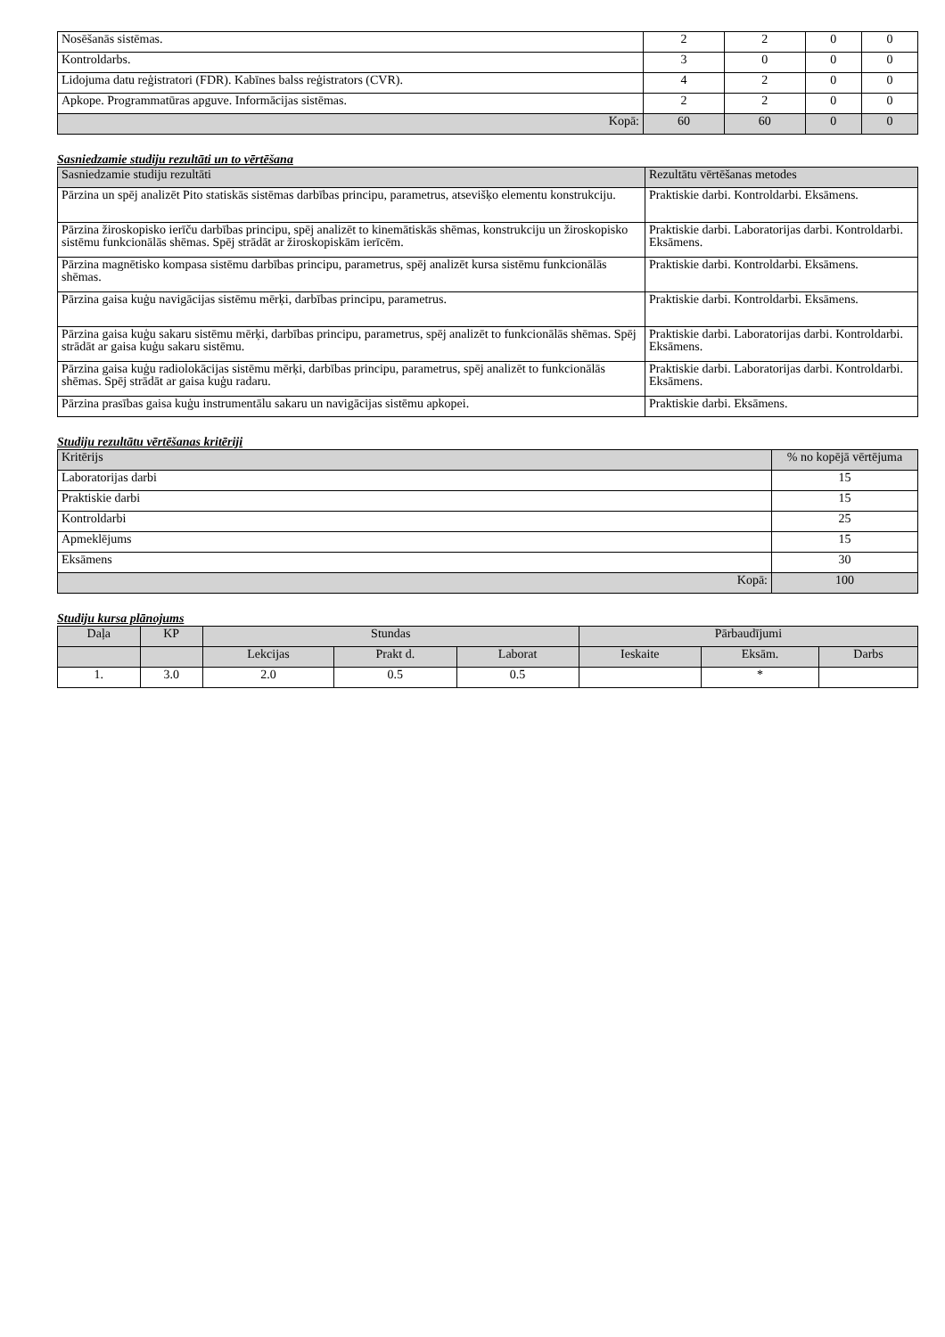| Nosēšanās sistēmas. | 2 | 2 | 0 | 0 |
| Kontroldarbs. | 3 | 0 | 0 | 0 |
| Lidojuma datu reģistratori (FDR). Kabīnes balss reģistrators (CVR). | 4 | 2 | 0 | 0 |
| Apkope. Programmatūras apguve. Informācijas sistēmas. | 2 | 2 | 0 | 0 |
| Kopā: | 60 | 60 | 0 | 0 |
Sasniedzamie studiju rezultāti un to vērtēšana
| Sasniedzamie studiju rezultāti | Rezultātu vērtēšanas metodes |
| --- | --- |
| Pārzina un spēj analizēt Pito statiskās sistēmas darbības principu, parametrus, atsevišķo elementu konstrukciju. | Praktiskie darbi. Kontroldarbi. Eksāmens. |
| Pārzina žiroskopisko ierīču darbības principu, spēj analizēt to kinemātiskās shēmas, konstrukciju un žiroskopisko sistēmu funkcionālās shēmas. Spēj strādāt ar žiroskopiskām ierīcēm. | Praktiskie darbi. Laboratorijas darbi. Kontroldarbi. Eksāmens. |
| Pārzina magnētisko kompasa sistēmu darbības principu, parametrus, spēj analizēt kursa sistēmu funkcionālās shēmas. | Praktiskie darbi. Kontroldarbi. Eksāmens. |
| Pārzina gaisa kuģu navigācijas sistēmu mērķi, darbības principu, parametrus. | Praktiskie darbi. Kontroldarbi. Eksāmens. |
| Pārzina gaisa kuģu sakaru sistēmu mērķi, darbības principu, parametrus, spēj analizēt to funkcionālās shēmas. Spēj strādāt ar gaisa kuģu sakaru sistēmu. | Praktiskie darbi. Laboratorijas darbi. Kontroldarbi. Eksāmens. |
| Pārzina gaisa kuģu radiolokācijas sistēmu mērķi, darbības principu, parametrus, spēj analizēt to funkcionālās shēmas. Spēj strādāt ar gaisa kuģu radaru. | Praktiskie darbi. Laboratorijas darbi. Kontroldarbi. Eksāmens. |
| Pārzina prasības gaisa kuģu instrumentālu sakaru un navigācijas sistēmu apkopei. | Praktiskie darbi. Eksāmens. |
Studiju rezultātu vērtēšanas kritēriji
| Kritērijs | % no kopējā vērtējuma |
| --- | --- |
| Laboratorijas darbi | 15 |
| Praktiskie darbi | 15 |
| Kontroldarbi | 25 |
| Apmeklējums | 15 |
| Eksāmens | 30 |
| Kopā: | 100 |
Studiju kursa plānojums
| Daļa | KP | Stundas | | | Pārbaudījumi | | |
| --- | --- | --- | --- | --- | --- | --- | --- |
| | | Lekcijas | Prakt d. | Laborat | Ieskaite | Eksām. | Darbs |
| 1. | 3.0 | 2.0 | 0.5 | 0.5 | | * | |